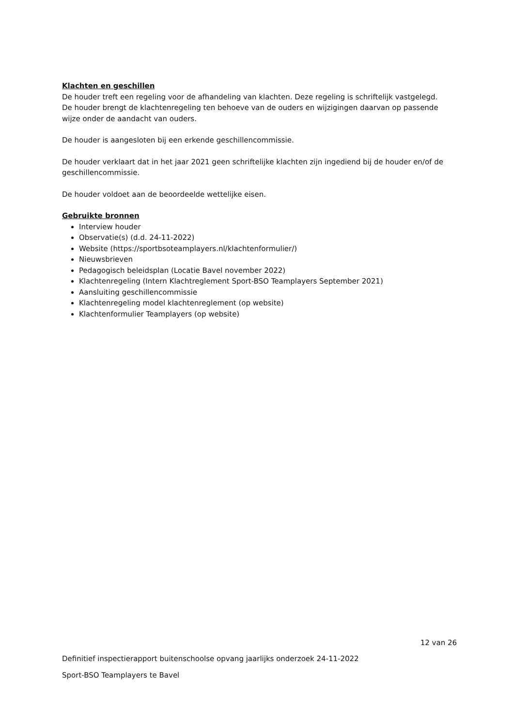Klachten en geschillen
De houder treft een regeling voor de afhandeling van klachten. Deze regeling is schriftelijk vastgelegd. De houder brengt de klachtenregeling ten behoeve van de ouders en wijzigingen daarvan op passende wijze onder de aandacht van ouders.
De houder is aangesloten bij een erkende geschillencommissie.
De houder verklaart dat in het jaar 2021 geen schriftelijke klachten zijn ingediend bij de houder en/of de geschillencommissie.
De houder voldoet aan de beoordeelde wettelijke eisen.
Gebruikte bronnen
Interview houder
Observatie(s) (d.d. 24-11-2022)
Website (https://sportbsoteamplayers.nl/klachtenformulier/)
Nieuwsbrieven
Pedagogisch beleidsplan (Locatie Bavel november 2022)
Klachtenregeling (Intern Klachtreglement Sport-BSO Teamplayers September 2021)
Aansluiting geschillencommissie
Klachtenregeling model klachtenreglement (op website)
Klachtenformulier Teamplayers (op website)
12 van 26
Definitief inspectierapport buitenschoolse opvang jaarlijks onderzoek 24-11-2022
Sport-BSO Teamplayers te Bavel